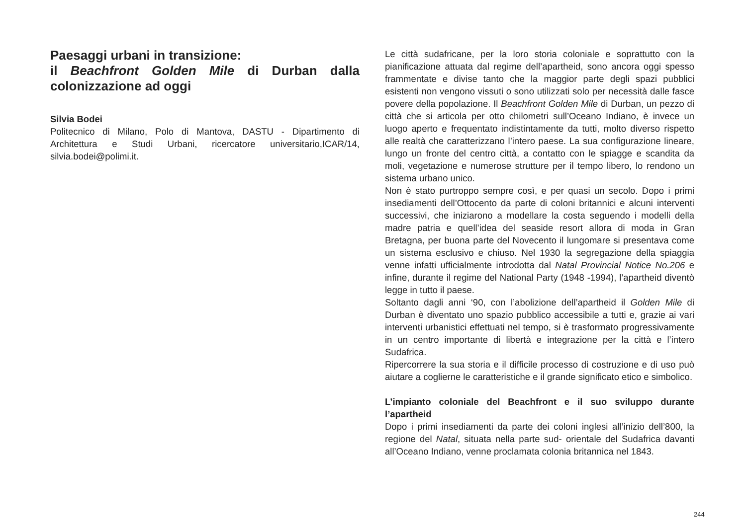Paesaggi urbani in transizione:
il Beachfront Golden Mile di Durban dalla colonizzazione ad oggi
Silvia Bodei
Politecnico di Milano, Polo di Mantova, DASTU - Dipartimento di Architettura e Studi Urbani, ricercatore universitario,ICAR/14, silvia.bodei@polimi.it.
Le città sudafricane, per la loro storia coloniale e soprattutto con la pianificazione attuata dal regime dell’apartheid, sono ancora oggi spesso frammentate e divise tanto che la maggior parte degli spazi pubblici esistenti non vengono vissuti o sono utilizzati solo per necessità dalle fasce povere della popolazione. Il Beachfront Golden Mile di Durban, un pezzo di città che si articola per otto chilometri sull’Oceano Indiano, è invece un luogo aperto e frequentato indistintamente da tutti, molto diverso rispetto alle realtà che caratterizzano l’intero paese. La sua configurazione lineare, lungo un fronte del centro città, a contatto con le spiagge e scandita da moli, vegetazione e numerose strutture per il tempo libero, lo rendono un sistema urbano unico.
Non è stato purtroppo sempre così, e per quasi un secolo. Dopo i primi insediamenti dell’Ottocento da parte di coloni britannici e alcuni interventi successivi, che iniziarono a modellare la costa seguendo i modelli della madre patria e quell’idea del seaside resort allora di moda in Gran Bretagna, per buona parte del Novecento il lungomare si presentava come un sistema esclusivo e chiuso. Nel 1930 la segregazione della spiaggia venne infatti ufficialmente introdotta dal Natal Provincial Notice No.206 e infine, durante il regime del National Party (1948 -1994), l’apartheid diventò legge in tutto il paese.
Soltanto dagli anni ‘90, con l’abolizione dell’apartheid il Golden Mile di Durban è diventato uno spazio pubblico accessibile a tutti e, grazie ai vari interventi urbanistici effettuati nel tempo, si è trasformato progressivamente in un centro importante di libertà e integrazione per la città e l’intero Sudafrica.
Ripercorrere la sua storia e il difficile processo di costruzione e di uso può aiutare a coglierne le caratteristiche e il grande significato etico e simbolico.
L’impianto coloniale del Beachfront e il suo sviluppo durante l’apartheid
Dopo i primi insediamenti da parte dei coloni inglesi all’inizio dell’800, la regione del Natal, situata nella parte sud- orientale del Sudafrica davanti all’Oceano Indiano, venne proclamata colonia britannica nel 1843.
244